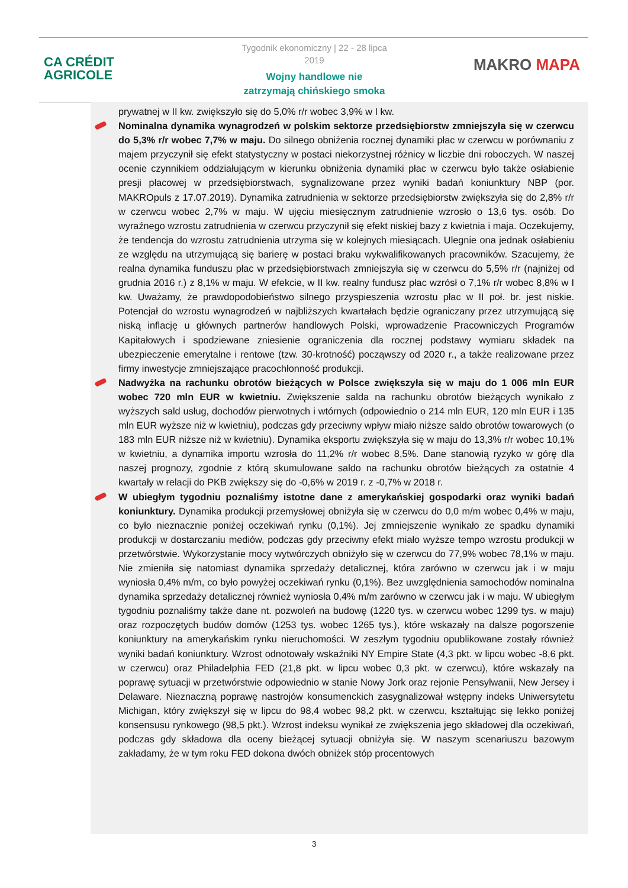CA CRÉDIT
AGRICOLE
Tygodnik ekonomiczny | 22 - 28 lipca 2019
Wojny handlowe nie zatrzymają chińskiego smoka
MAKRO MAPA
prywatnej w II kw. zwiększyło się do 5,0% r/r wobec 3,9% w I kw.
Nominalna dynamika wynagrodzeń w polskim sektorze przedsiębiorstw zmniejszyła się w czerwcu do 5,3% r/r wobec 7,7% w maju. Do silnego obniżenia rocznej dynamiki płac w czerwcu w porównaniu z majem przyczynił się efekt statystyczny w postaci niekorzystnej różnicy w liczbie dni roboczych. W naszej ocenie czynnikiem oddziałującym w kierunku obniżenia dynamiki płac w czerwcu było także osłabienie presji płacowej w przedsiębiorstwach, sygnalizowane przez wyniki badań koniunktury NBP (por. MAKROpuls z 17.07.2019). Dynamika zatrudnienia w sektorze przedsiębiorstw zwiększyła się do 2,8% r/r w czerwcu wobec 2,7% w maju. W ujęciu miesięcznym zatrudnienie wzrosło o 13,6 tys. osób. Do wyraźnego wzrostu zatrudnienia w czerwcu przyczynił się efekt niskiej bazy z kwietnia i maja. Oczekujemy, że tendencja do wzrostu zatrudnienia utrzyma się w kolejnych miesiącach. Ulegnie ona jednak osłabieniu ze względu na utrzymującą się barierę w postaci braku wykwalifikowanych pracowników. Szacujemy, że realna dynamika funduszu płac w przedsiębiorstwach zmniejszyła się w czerwcu do 5,5% r/r (najniżej od grudnia 2016 r.) z 8,1% w maju. W efekcie, w II kw. realny fundusz płac wzrósł o 7,1% r/r wobec 8,8% w I kw. Uważamy, że prawdopodobieństwo silnego przyspieszenia wzrostu płac w II poł. br. jest niskie. Potencjał do wzrostu wynagrodzeń w najbliższych kwartałach będzie ograniczany przez utrzymującą się niską inflację u głównych partnerów handlowych Polski, wprowadzenie Pracowniczych Programów Kapitałowych i spodziewane zniesienie ograniczenia dla rocznej podstawy wymiaru składek na ubezpieczenie emerytalne i rentowe (tzw. 30-krotność) począwszy od 2020 r., a także realizowane przez firmy inwestycje zmniejszające pracochłonność produkcji.
Nadwyżka na rachunku obrotów bieżących w Polsce zwiększyła się w maju do 1 006 mln EUR wobec 720 mln EUR w kwietniu. Zwiększenie salda na rachunku obrotów bieżących wynikało z wyższych sald usług, dochodów pierwotnych i wtórnych (odpowiednio o 214 mln EUR, 120 mln EUR i 135 mln EUR wyższe niż w kwietniu), podczas gdy przeciwny wpływ miało niższe saldo obrotów towarowych (o 183 mln EUR niższe niż w kwietniu). Dynamika eksportu zwiększyła się w maju do 13,3% r/r wobec 10,1% w kwietniu, a dynamika importu wzrosła do 11,2% r/r wobec 8,5%. Dane stanowią ryzyko w górę dla naszej prognozy, zgodnie z którą skumulowane saldo na rachunku obrotów bieżących za ostatnie 4 kwartały w relacji do PKB zwiększy się do -0,6% w 2019 r. z -0,7% w 2018 r.
W ubiegłym tygodniu poznaliśmy istotne dane z amerykańskiej gospodarki oraz wyniki badań koniunktury. Dynamika produkcji przemysłowej obniżyła się w czerwcu do 0,0 m/m wobec 0,4% w maju, co było nieznacznie poniżej oczekiwań rynku (0,1%). Jej zmniejszenie wynikało ze spadku dynamiki produkcji w dostarczaniu mediów, podczas gdy przeciwny efekt miało wyższe tempo wzrostu produkcji w przetwórstwie. Wykorzystanie mocy wytwórczych obniżyło się w czerwcu do 77,9% wobec 78,1% w maju. Nie zmieniła się natomiast dynamika sprzedaży detalicznej, która zarówno w czerwcu jak i w maju wyniosła 0,4% m/m, co było powyżej oczekiwań rynku (0,1%). Bez uwzględnienia samochodów nominalna dynamika sprzedaży detalicznej również wyniosła 0,4% m/m zarówno w czerwcu jak i w maju. W ubiegłym tygodniu poznaliśmy także dane nt. pozwoleń na budowę (1220 tys. w czerwcu wobec 1299 tys. w maju) oraz rozpoczętych budów domów (1253 tys. wobec 1265 tys.), które wskazały na dalsze pogorszenie koniunktury na amerykańskim rynku nieruchomości. W zeszłym tygodniu opublikowane zostały również wyniki badań koniunktury. Wzrost odnotowały wskaźniki NY Empire State (4,3 pkt. w lipcu wobec -8,6 pkt. w czerwcu) oraz Philadelphia FED (21,8 pkt. w lipcu wobec 0,3 pkt. w czerwcu), które wskazały na poprawę sytuacji w przetwórstwie odpowiednio w stanie Nowy Jork oraz rejonie Pensylwanii, New Jersey i Delaware. Nieznaczną poprawę nastrojów konsumenckich zasygnalizował wstępny indeks Uniwersytetu Michigan, który zwiększył się w lipcu do 98,4 wobec 98,2 pkt. w czerwcu, kształtując się lekko poniżej konsensusu rynkowego (98,5 pkt.). Wzrost indeksu wynikał ze zwiększenia jego składowej dla oczekiwań, podczas gdy składowa dla oceny bieżącej sytuacji obniżyła się. W naszym scenariuszu bazowym zakładamy, że w tym roku FED dokona dwóch obniżek stóp procentowych
3